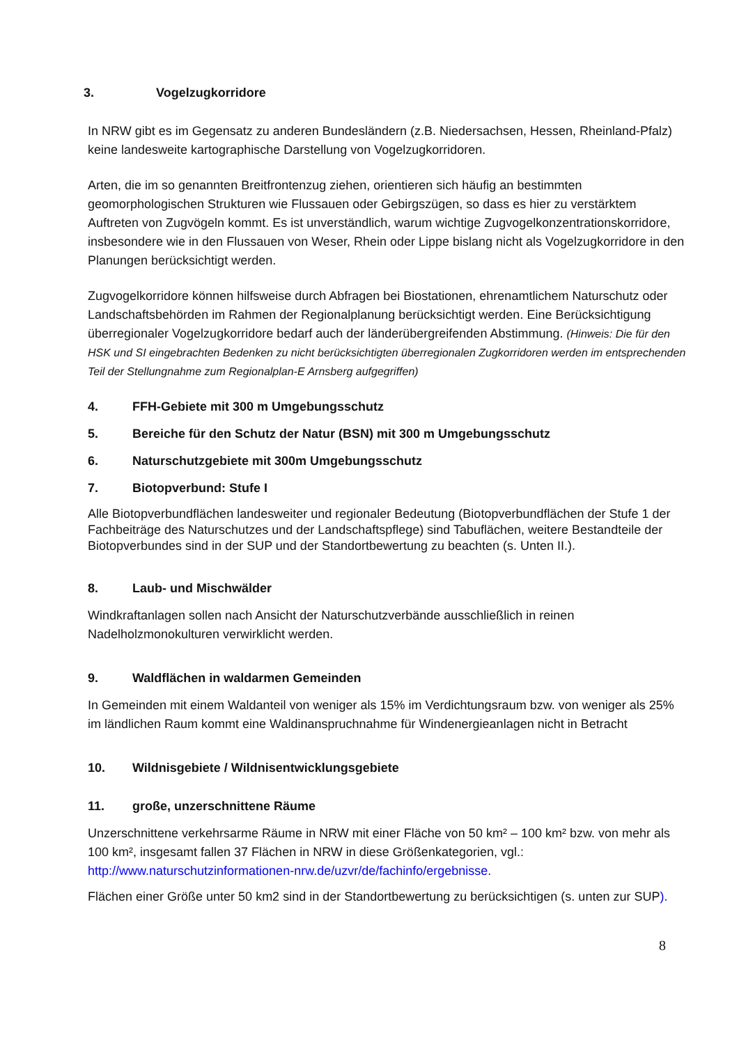3. Vogelzugkorridore
In NRW gibt es im Gegensatz zu anderen Bundesländern (z.B. Niedersachsen, Hessen, Rheinland-Pfalz) keine landesweite kartographische Darstellung von Vogelzugkorridoren.
Arten, die im so genannten Breitfrontenzug ziehen, orientieren sich häufig an bestimmten geomorphologischen Strukturen wie Flussauen oder Gebirgszügen, so dass es hier zu verstärktem Auftreten von Zugvögeln kommt. Es ist unverständlich, warum wichtige Zugvogelkonzentrationskorridore, insbesondere wie in den Flussauen von Weser, Rhein oder Lippe bislang nicht als Vogelzugkorridore in den Planungen berücksichtigt werden.
Zugvogelkorridore können hilfsweise durch Abfragen bei Biostationen, ehrenamtlichem Naturschutz oder Landschaftsbehörden im Rahmen der Regionalplanung berücksichtigt werden. Eine Berücksichtigung überregionaler Vogelzugkorridore bedarf auch der länderübergreifenden Abstimmung. (Hinweis: Die für den HSK und SI eingebrachten Bedenken zu nicht berücksichtigten überregionalen Zugkorridoren werden im entsprechenden Teil der Stellungnahme zum Regionalplan-E Arnsberg aufgegriffen)
4. FFH-Gebiete mit 300 m Umgebungsschutz
5. Bereiche für den Schutz der Natur (BSN) mit 300 m Umgebungsschutz
6. Naturschutzgebiete mit 300m Umgebungsschutz
7. Biotopverbund: Stufe I
Alle Biotopverbundflächen landesweiter und regionaler Bedeutung (Biotopverbundflächen der Stufe 1 der Fachbeiträge des Naturschutzes und der Landschaftspflege) sind Tabuflächen, weitere Bestandteile der Biotopverbundes sind in der SUP und der Standortbewertung zu beachten (s. Unten II.).
8. Laub- und Mischwälder
Windkraftanlagen sollen nach Ansicht der Naturschutzverbände ausschließlich in reinen Nadelholzmonokulturen verwirklicht werden.
9. Waldflächen in waldarmen Gemeinden
In Gemeinden mit einem Waldanteil von weniger als 15% im Verdichtungsraum bzw. von weniger als 25% im ländlichen Raum kommt eine Waldinanspruchnahme für Windenergieanlagen nicht in Betracht
10. Wildnisgebiete / Wildnisentwicklungsgebiete
11. große, unzerschnittene Räume
Unzerschnittene verkehrsarme Räume in NRW mit einer Fläche von 50 km² – 100 km² bzw. von mehr als 100 km², insgesamt fallen 37 Flächen in NRW in diese Größenkategorien, vgl.: http://www.naturschutzinformationen-nrw.de/uzvr/de/fachinfo/ergebnisse.
Flächen einer Größe unter 50 km2 sind in der Standortbewertung zu berücksichtigen (s. unten zur SUP).
8